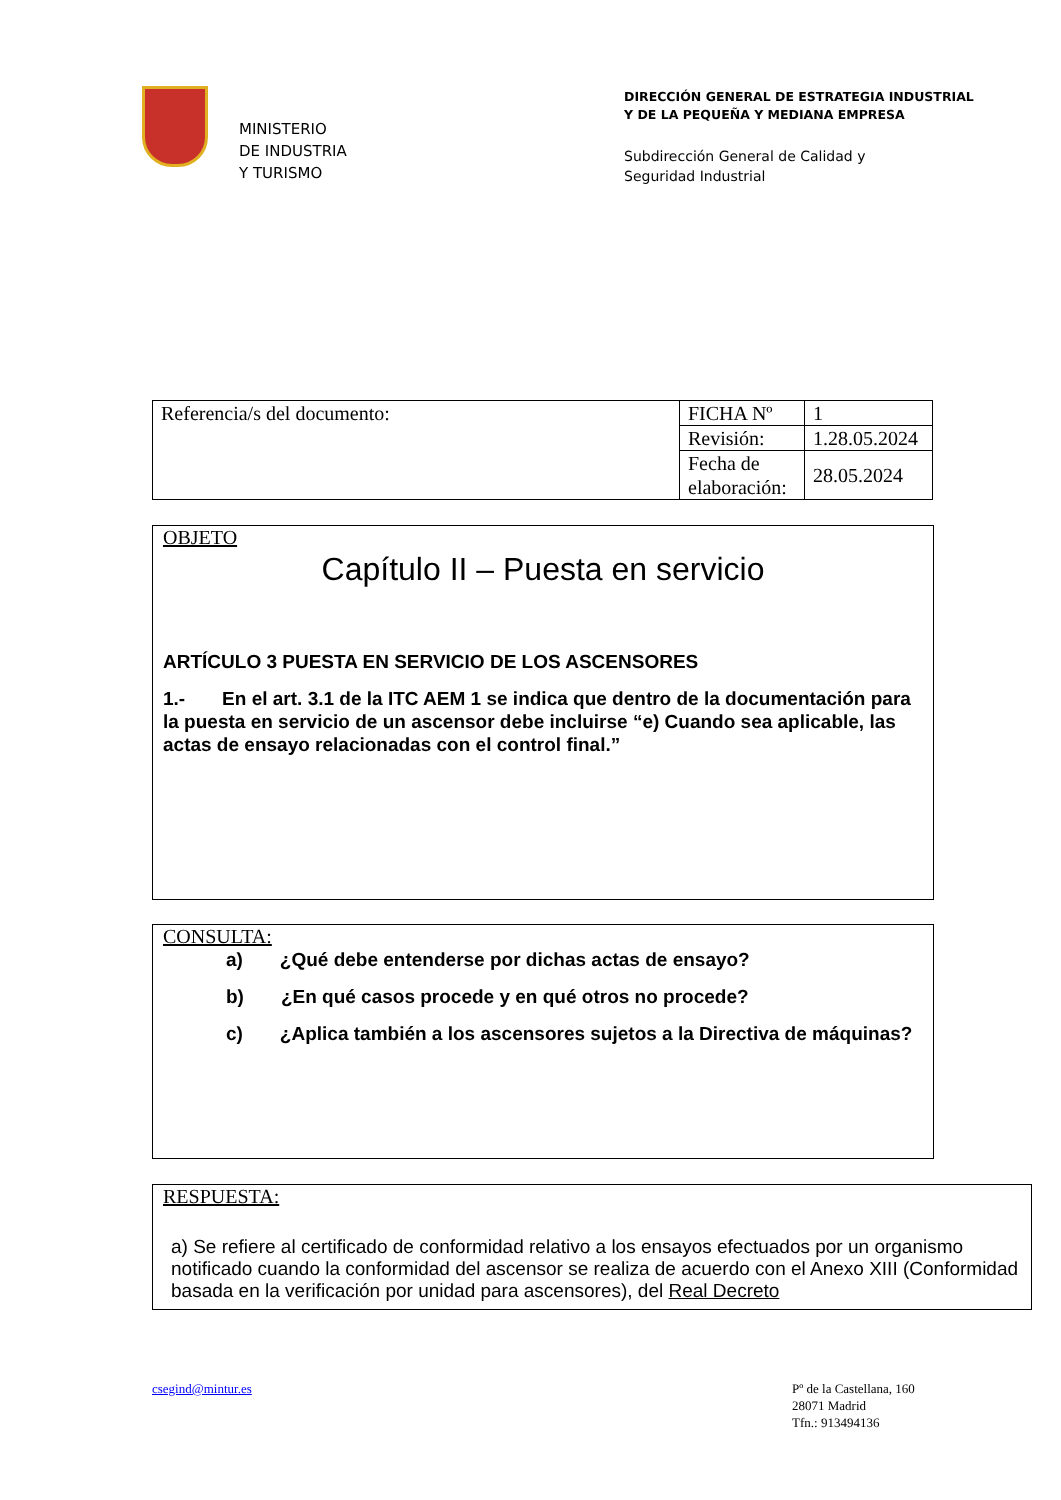MINISTERIO
DE INDUSTRIA
Y TURISMO
DIRECCIÓN GENERAL DE ESTRATEGIA INDUSTRIAL
Y DE LA PEQUEÑA Y MEDIANA EMPRESA
Subdirección General de Calidad y
Seguridad Industrial
| Referencia/s del documento: | FICHA Nº | 1 |
| | Revisión: | 1.28.05.2024 |
| | Fecha de elaboración: | 28.05.2024 |
OBJETO
Capítulo II – Puesta en servicio
ARTÍCULO 3 PUESTA EN SERVICIO DE LOS ASCENSORES
1.- En el art. 3.1 de la ITC AEM 1 se indica que dentro de la documentación para la puesta en servicio de un ascensor debe incluirse “e) Cuando sea aplicable, las actas de ensayo relacionadas con el control final.”
CONSULTA:
a) ¿Qué debe entenderse por dichas actas de ensayo?
b) ¿En qué casos procede y en qué otros no procede?
c) ¿Aplica también a los ascensores sujetos a la Directiva de máquinas?
RESPUESTA:
a) Se refiere al certificado de conformidad relativo a los ensayos efectuados por un organismo notificado cuando la conformidad del ascensor se realiza de acuerdo con el Anexo XIII (Conformidad basada en la verificación por unidad para ascensores), del Real Decreto
csegind@mintur.es Pº de la Castellana, 160
28071 Madrid
Tfn.: 913494136